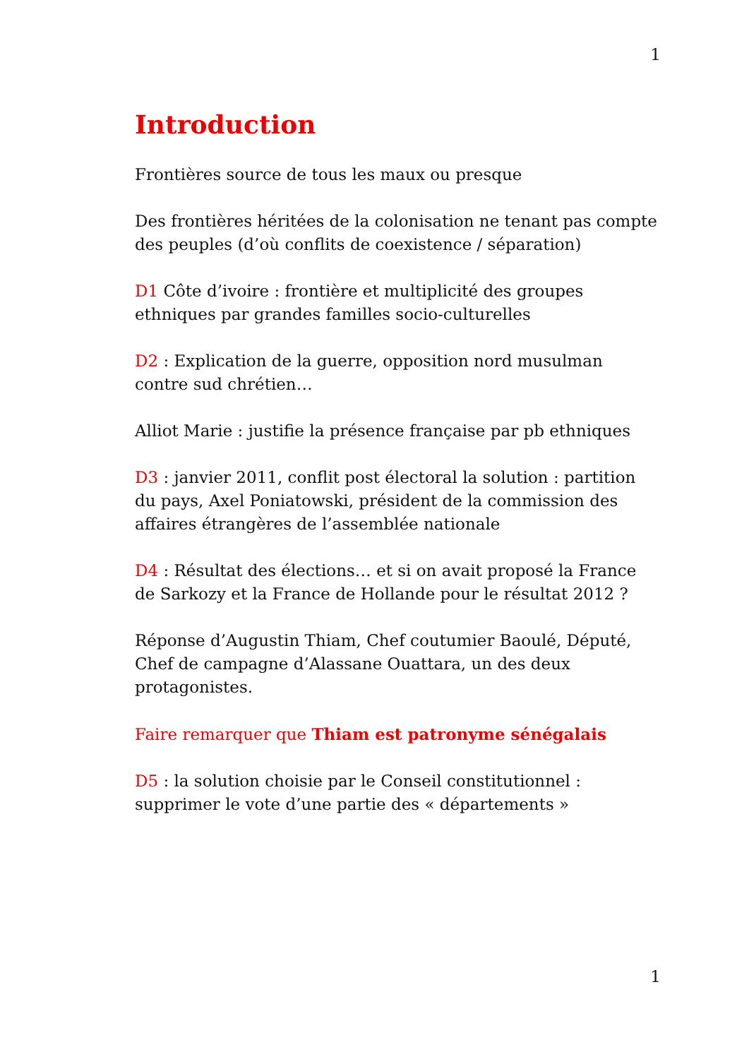1
Introduction
Frontières source de tous les maux ou presque
Des frontières héritées de la colonisation ne tenant pas compte des peuples (d’où conflits de coexistence / séparation)
D1 Côte d’ivoire : frontière et multiplicité des groupes ethniques par grandes familles socio-culturelles
D2 : Explication de la guerre, opposition nord musulman contre sud chrétien…
Alliot Marie : justifie la présence française par pb ethniques
D3 : janvier 2011, conflit post électoral la solution : partition du pays, Axel Poniatowski, président de la commission des affaires étrangères de l’assemblée nationale
D4 : Résultat des élections… et si on avait proposé la France de Sarkozy et la France de Hollande pour le résultat 2012 ?
Réponse d’Augustin Thiam, Chef coutumier Baoulé, Député, Chef de campagne d’Alassane Ouattara, un des deux protagonistes.
Faire remarquer que Thiam est patronyme sénégalais
D5 : la solution choisie par le Conseil constitutionnel : supprimer le vote d’une partie des « départements »
1